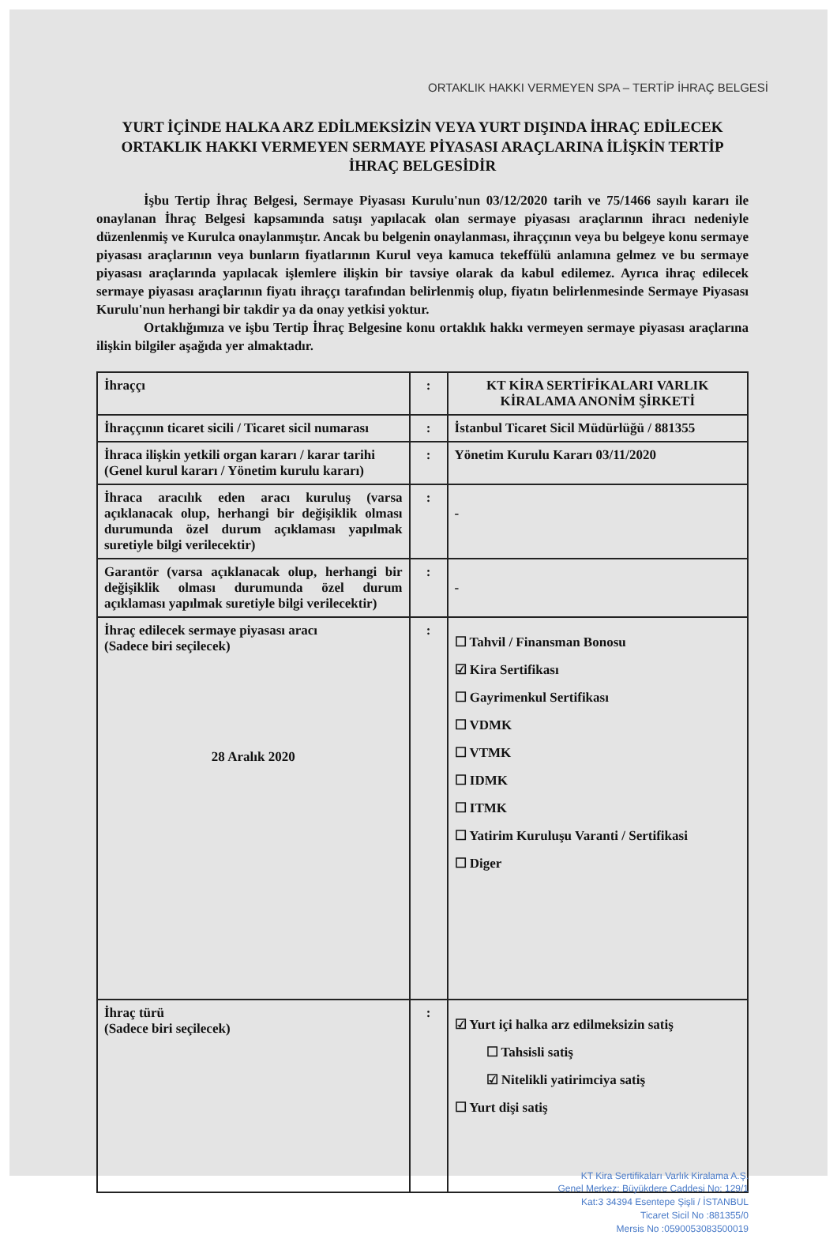ORTAKLIK HAKKI VERMEYEN SPA – TERTİP İHRAÇ BELGESİ
YURT İÇİNDE HALKA ARZ EDİLMEKSİZİN VEYA YURT DIŞINDA İHRAÇ EDİLECEK ORTAKLIK HAKKI VERMEYEN SERMAYE PİYASASI ARAÇLARINA İLİŞKİN TERTİP İHRAÇ BELGESİDİR
İşbu Tertip İhraç Belgesi, Sermaye Piyasası Kurulu'nun 03/12/2020 tarih ve 75/1466 sayılı kararı ile onaylanan İhraç Belgesi kapsamında satışı yapılacak olan sermaye piyasası araçlarının ihracı nedeniyle düzenlenmiş ve Kurulca onaylanmıştır. Ancak bu belgenin onaylanması, ihraççının veya bu belgeye konu sermaye piyasası araçlarının veya bunların fiyatlarının Kurul veya kamuca tekeffülü anlamına gelmez ve bu sermaye piyasası araçlarında yapılacak işlemlere ilişkin bir tavsiye olarak da kabul edilemez. Ayrıca ihraç edilecek sermaye piyasası araçlarının fiyatı ihraççı tarafından belirlenmiş olup, fiyatın belirlenmesinde Sermaye Piyasası Kurulu'nun herhangi bir takdir ya da onay yetkisi yoktur.
Ortaklığımıza ve işbu Tertip İhraç Belgesine konu ortaklık hakkı vermeyen sermaye piyasası araçlarına ilişkin bilgiler aşağıda yer almaktadır.
| İhraççı | : | KT KİRA SERTİFİKALARI VARLIK KİRALAMA ANONİM ŞİRKETİ |
| İhraççının ticaret sicili / Ticaret sicil numarası | : | İstanbul Ticaret Sicil Müdürlüğü / 881355 |
| İhraca ilişkin yetkili organ kararı / karar tarihi (Genel kurul kararı / Yönetim kurulu kararı) | : | Yönetim Kurulu Kararı 03/11/2020 |
| İhraca aracılık eden aracı kuruluş (varsa açıklanacak olup, herhangi bir değişiklik olması durumunda özel durum açıklaması yapılmak suretiyle bilgi verilecektir) | : | - |
| Garantör (varsa açıklanacak olup, herhangi bir değişiklik olması durumunda özel durum açıklaması yapılmak suretiyle bilgi verilecektir) | : | - |
| İhraç edilecek sermaye piyasası aracı (Sadece biri seçilecek) 28 Aralık 2020 | : | ☐ Tahvil / Finansman Bonosu ☑ Kira Sertifikası ☐ Gayrimenkul Sertifikası ☐ VDMK ☐ VTMK ☐ IDMK ☐ ITMK ☐ Yatirim Kuruluşu Varanti / Sertifikasi ☐ Diger |
| İhraç türü (Sadece biri seçilecek) | : | ☑ Yurt içi halka arz edilmeksizin satiş ☐ Tahsisli satiş ☑ Nitelikli yatirimciya satiş ☐ Yurt dişi satiş |
KT Kira Sertifikaları Varlık Kiralama A.Ş.
Genel Merkez: Büyükdere Caddesi No: 129/1
Kat:3 34394 Esentepe Şişli / İSTANBUL
Ticaret Sicil No :881355/0
Mersis No :0590053083500019